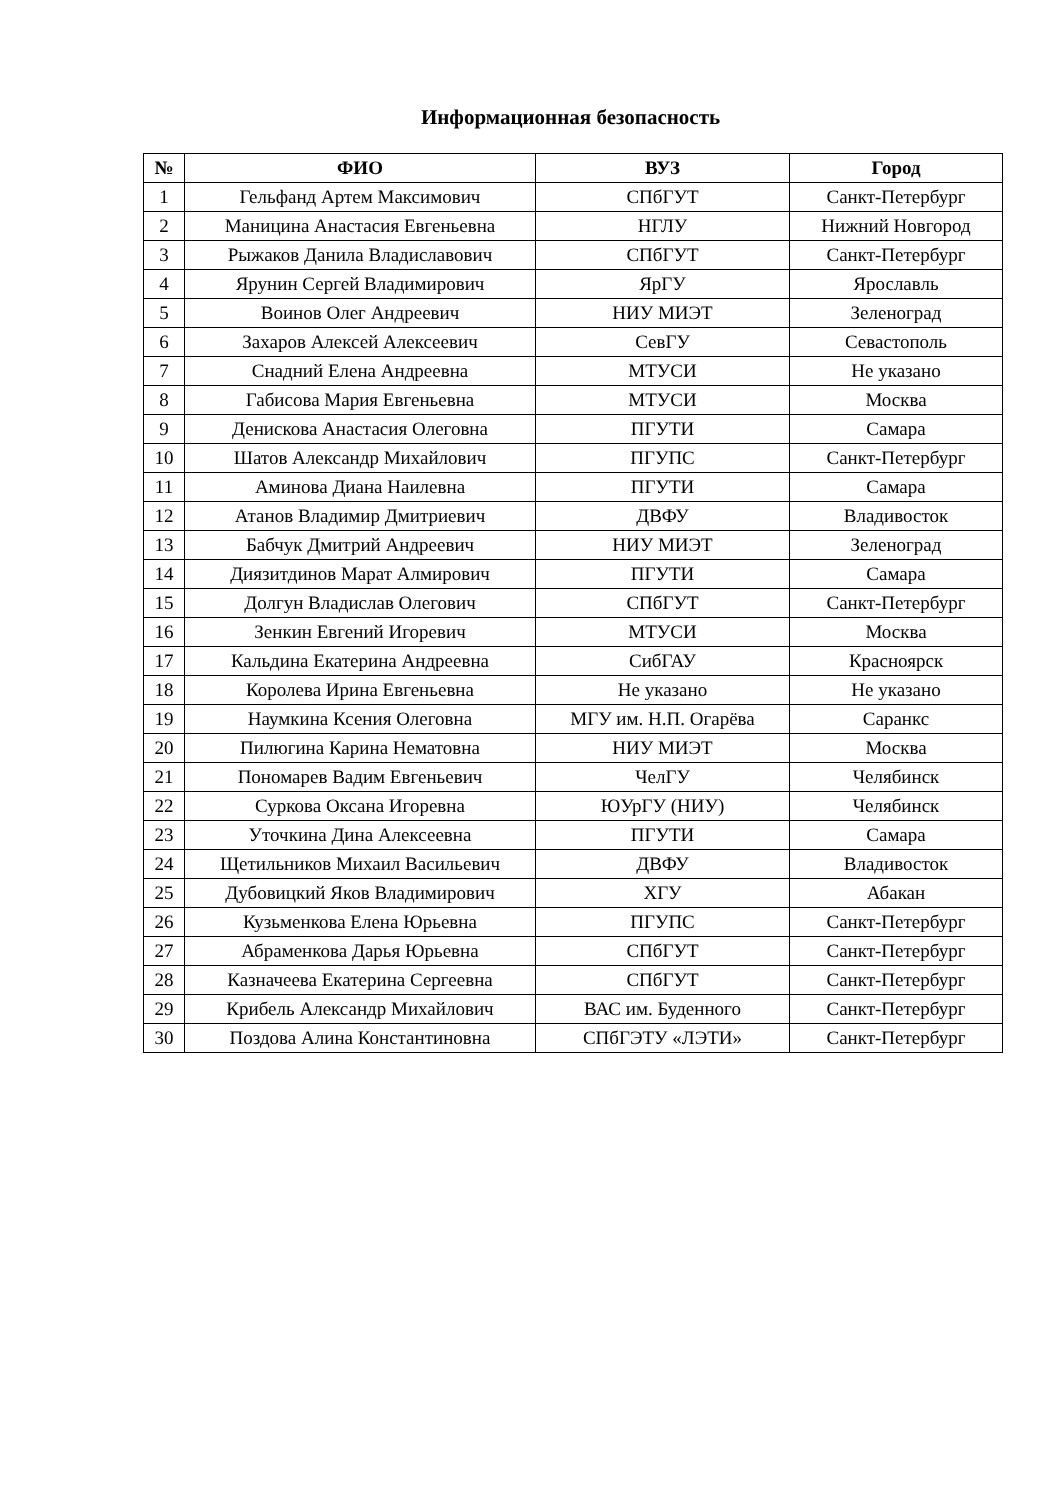Информационная безопасность
| № | ФИО | ВУЗ | Город |
| --- | --- | --- | --- |
| 1 | Гельфанд Артем Максимович | СПбГУТ | Санкт-Петербург |
| 2 | Маницина Анастасия Евгеньевна | НГЛУ | Нижний Новгород |
| 3 | Рыжаков Данила Владиславович | СПбГУТ | Санкт-Петербург |
| 4 | Ярунин Сергей Владимирович | ЯрГУ | Ярославль |
| 5 | Воинов Олег Андреевич | НИУ МИЭТ | Зеленоград |
| 6 | Захаров Алексей Алексеевич | СевГУ | Севастополь |
| 7 | Снадний Елена Андреевна | МТУСИ | Не указано |
| 8 | Габисова Мария Евгеньевна | МТУСИ | Москва |
| 9 | Денискова Анастасия Олеговна | ПГУТИ | Самара |
| 10 | Шатов Александр Михайлович | ПГУПС | Санкт-Петербург |
| 11 | Аминова Диана Наилевна | ПГУТИ | Самара |
| 12 | Атанов Владимир Дмитриевич | ДВФУ | Владивосток |
| 13 | Бабчук Дмитрий Андреевич | НИУ МИЭТ | Зеленоград |
| 14 | Диязитдинов Марат Алмирович | ПГУТИ | Самара |
| 15 | Долгун Владислав Олегович | СПбГУТ | Санкт-Петербург |
| 16 | Зенкин Евгений Игоревич | МТУСИ | Москва |
| 17 | Кальдина Екатерина Андреевна | СибГАУ | Красноярск |
| 18 | Королева Ирина Евгеньевна | Не указано | Не указано |
| 19 | Наумкина Ксения Олеговна | МГУ им. Н.П. Огарёва | Саранкс |
| 20 | Пилюгина Карина Нематовна | НИУ МИЭТ | Москва |
| 21 | Пономарев Вадим Евгеньевич | ЧелГУ | Челябинск |
| 22 | Суркова Оксана Игоревна | ЮУрГУ (НИУ) | Челябинск |
| 23 | Уточкина Дина Алексеевна | ПГУТИ | Самара |
| 24 | Щетильников Михаил Васильевич | ДВФУ | Владивосток |
| 25 | Дубовицкий Яков Владимирович | ХГУ | Абакан |
| 26 | Кузьменкова Елена Юрьевна | ПГУПС | Санкт-Петербург |
| 27 | Абраменкова Дарья Юрьевна | СПбГУТ | Санкт-Петербург |
| 28 | Казначеева Екатерина Сергеевна | СПбГУТ | Санкт-Петербург |
| 29 | Крибель Александр Михайлович | ВАС им. Буденного | Санкт-Петербург |
| 30 | Поздова Алина Константиновна | СПбГЭТУ «ЛЭТИ» | Санкт-Петербург |